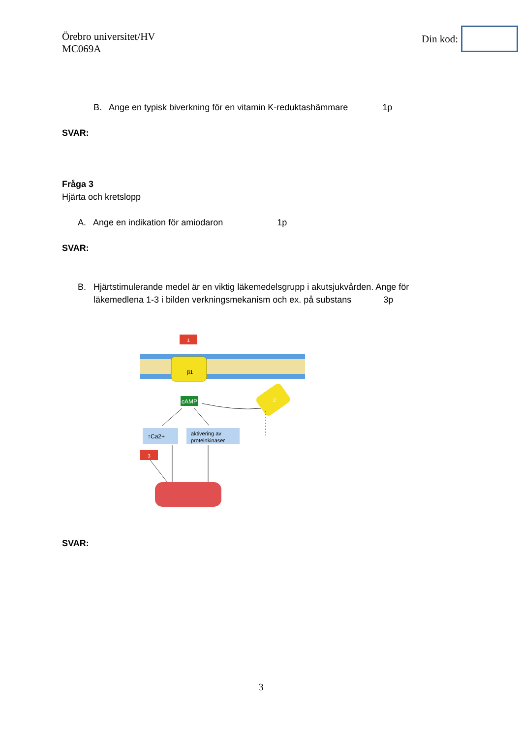Örebro universitet/HV
MC069A
Din kod:
B. Ange en typisk biverkning för en vitamin K-reduktashämmare 1p
SVAR:
Fråga 3
Hjärta och kretslopp
A. Ange en indikation för amiodaron 1p
SVAR:
B. Hjärtstimulerande medel är en viktig läkemedelsgrupp i akutsjukvården. Ange för
läkemedlena 1-3 i bilden verkningsmekanism och ex. på substans 3p
1
β1
cAMP
2
↑Ca2+
aktivering av
proteinkinaser
3
SVAR:
3